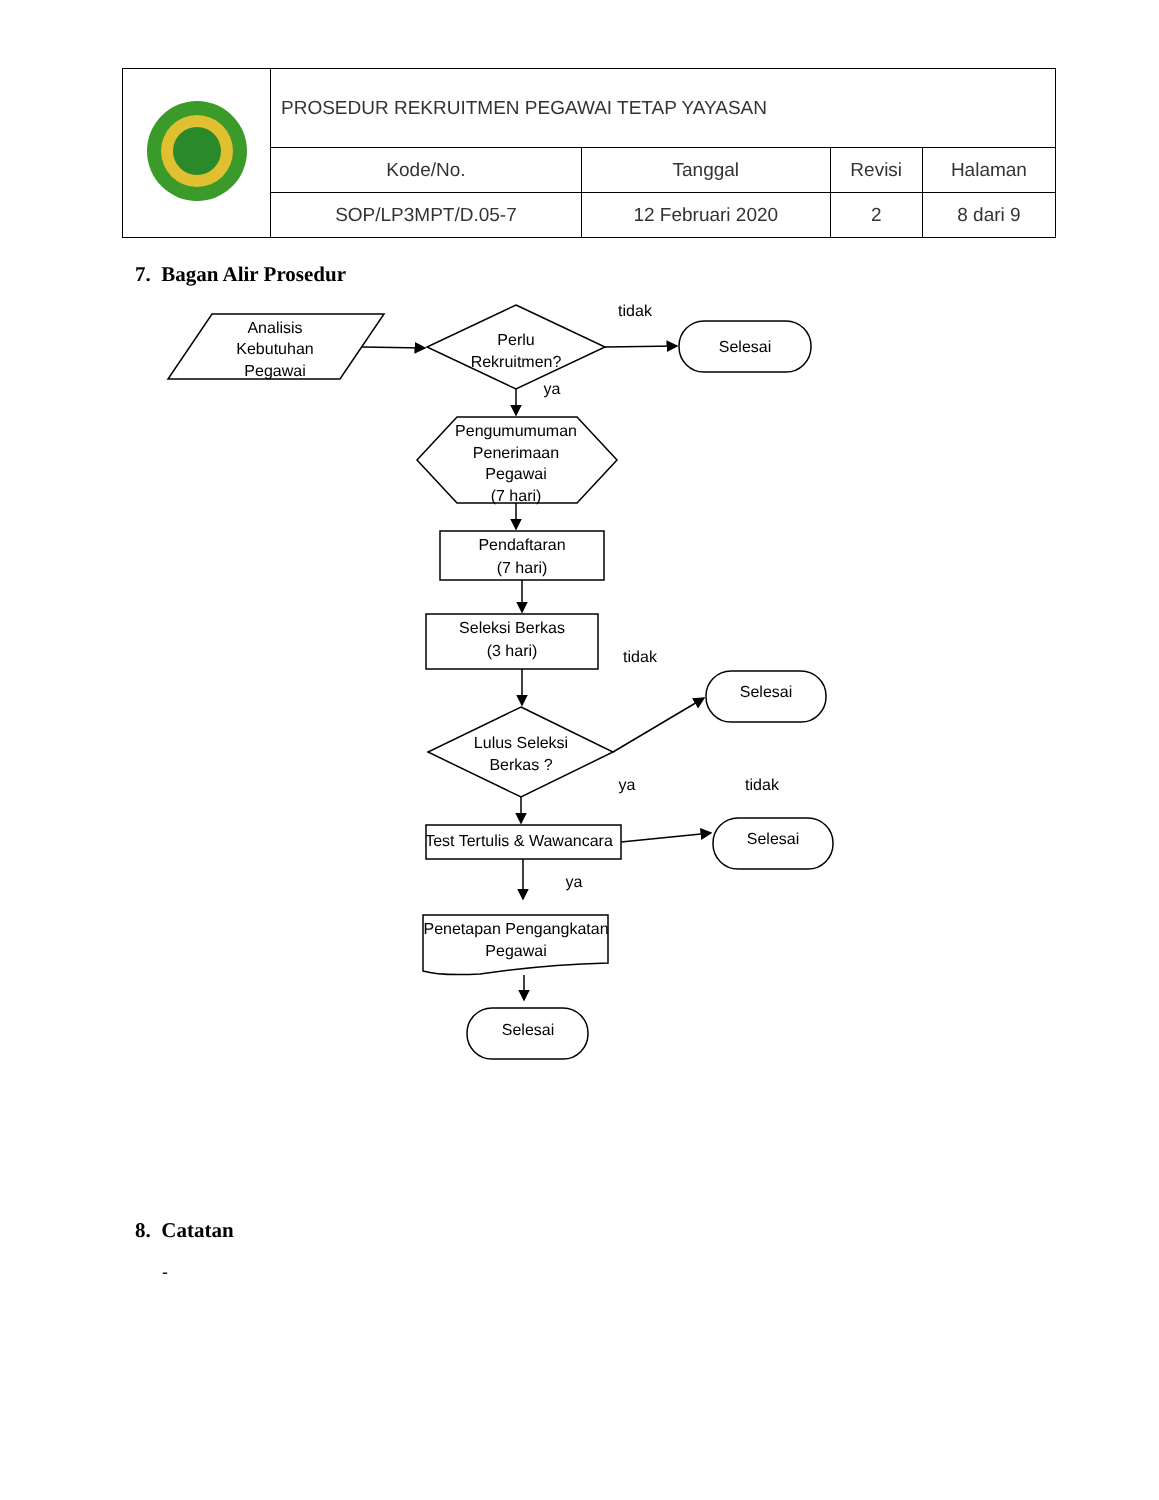| | PROSEDUR REKRUITMEN PEGAWAI TETAP YAYASAN | | | |
| | Kode/No. | Tanggal | Revisi | Halaman |
| | SOP/LP3MPT/D.05-7 | 12 Februari 2020 | 2 | 8 dari 9 |
7. Bagan Alir Prosedur
Analisis
Kebutuhan
Pegawai
Perlu
Rekruitmen?
tidak
Selesai
ya
Pengumumuman
Penerimaan
Pegawai
(7 hari)
Pendaftaran
(7 hari)
Seleksi Berkas
(3 hari)
tidak
Selesai
Lulus Seleksi
Berkas ?
ya
tidak
Test Tertulis & Wawancara
Selesai
ya
Penetapan Pengangkatan
Pegawai
Selesai
8. Catatan
-